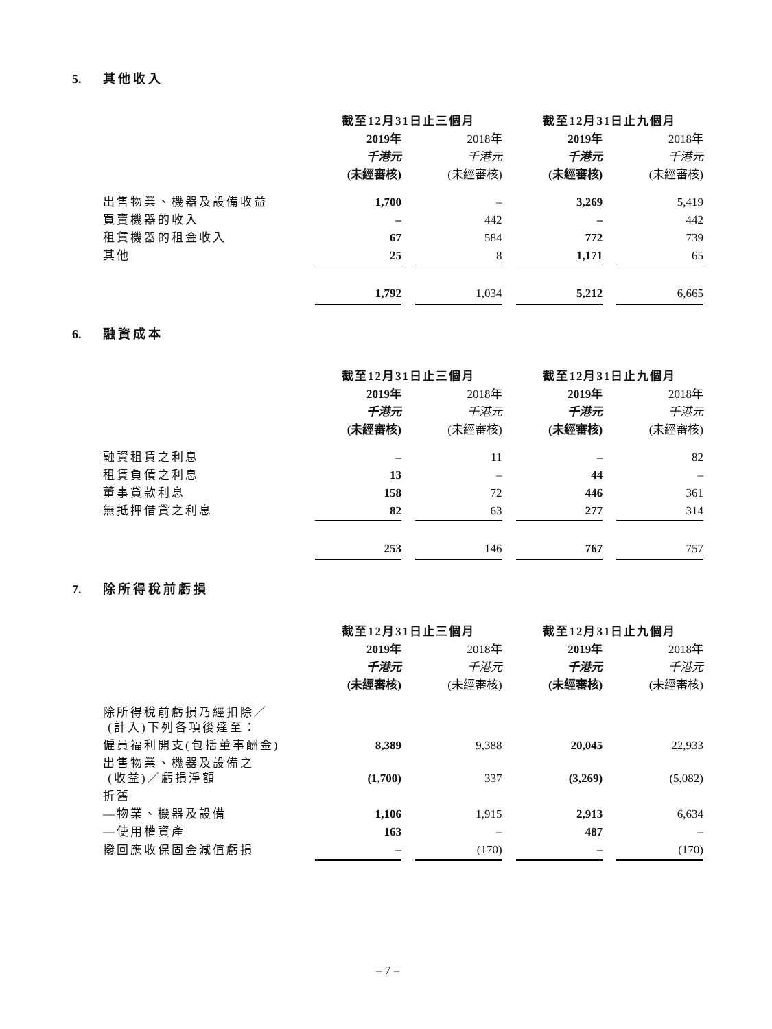5. 其他收入
| | 截至12月31日止三個月 | | | | 截至12月31日止九個月 | | |
| --- | --- | --- | --- | --- | --- | --- | --- |
| | 2019年 | | 2018年 | | 2019年 | | 2018年 |
| | 千港元 | | 千港元 | | 千港元 | | 千港元 |
| | (未經審核) | | (未經審核) | | (未經審核) | | (未經審核) |
| 出售物業、機器及設備收益 | 1,700 | | – | | 3,269 | | 5,419 |
| 買賣機器的收入 | – | | 442 | | – | | 442 |
| 租賃機器的租金收入 | 67 | | 584 | | 772 | | 739 |
| 其他 | 25 | | 8 | | 1,171 | | 65 |
| | 1,792 | | 1,034 | | 5,212 | | 6,665 |
6. 融資成本
| | 截至12月31日止三個月 | | | | 截至12月31日止九個月 | | |
| --- | --- | --- | --- | --- | --- | --- | --- |
| | 2019年 | | 2018年 | | 2019年 | | 2018年 |
| | 千港元 | | 千港元 | | 千港元 | | 千港元 |
| | (未經審核) | | (未經審核) | | (未經審核) | | (未經審核) |
| 融資租賃之利息 | – | | 11 | | – | | 82 |
| 租賃負債之利息 | 13 | | – | | 44 | | – |
| 董事貸款利息 | 158 | | 72 | | 446 | | 361 |
| 無抵押借貸之利息 | 82 | | 63 | | 277 | | 314 |
| | 253 | | 146 | | 767 | | 757 |
7. 除所得稅前虧損
| | 截至12月31日止三個月 | | | | 截至12月31日止九個月 | | |
| --- | --- | --- | --- | --- | --- | --- | --- |
| | 2019年 | | 2018年 | | 2019年 | | 2018年 |
| | 千港元 | | 千港元 | | 千港元 | | 千港元 |
| | (未經審核) | | (未經審核) | | (未經審核) | | (未經審核) |
| 除所得稅前虧損乃經扣除／ (計入)下列各項後達至： | | | | | | | |
| 僱員福利開支(包括董事酬金) | 8,389 | | 9,388 | | 20,045 | | 22,933 |
| 出售物業、機器及設備之 (收益)／虧損淨額 | (1,700) | | 337 | | (3,269) | | (5,082) |
| 折舊 | | | | | | | |
| —物業、機器及設備 | 1,106 | | 1,915 | | 2,913 | | 6,634 |
| —使用權資產 | 163 | | – | | 487 | | – |
| 撥回應收保固金減值虧損 | – | | (170) | | – | | (170) |
– 7 –